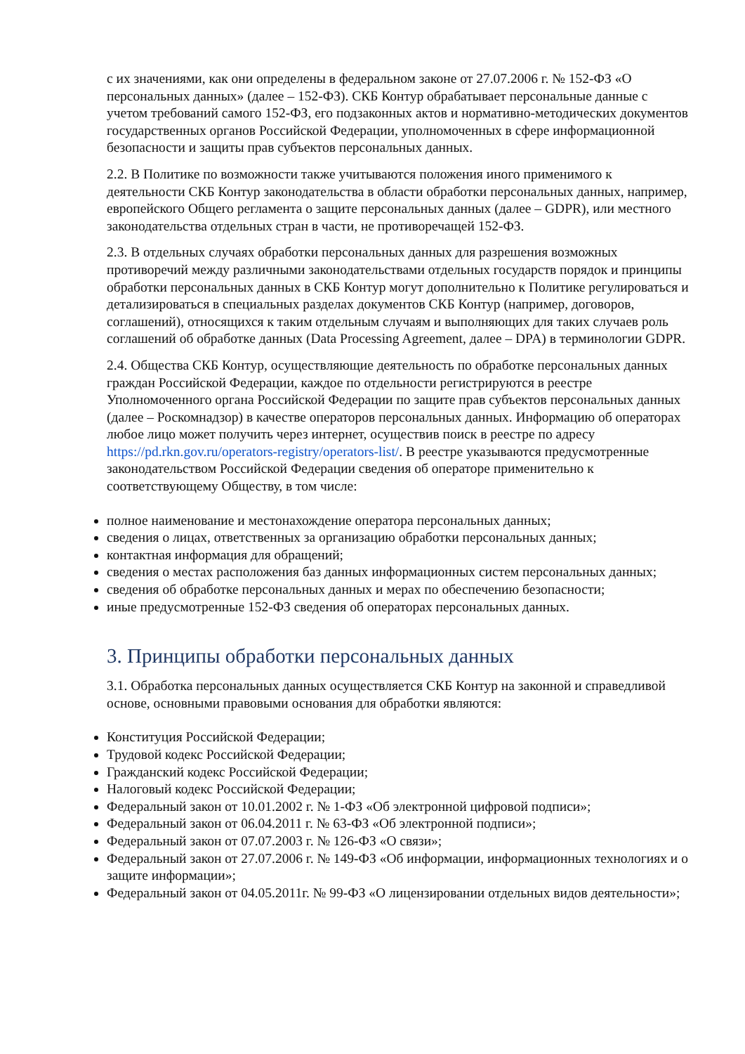с их значениями, как они определены в федеральном законе от 27.07.2006 г. № 152-ФЗ «О персональных данных» (далее – 152-ФЗ). СКБ Контур обрабатывает персональные данные с учетом требований самого 152-ФЗ, его подзаконных актов и нормативно-методических документов государственных органов Российской Федерации, уполномоченных в сфере информационной безопасности и защиты прав субъектов персональных данных.
2.2. В Политике по возможности также учитываются положения иного применимого к деятельности СКБ Контур законодательства в области обработки персональных данных, например, европейского Общего регламента о защите персональных данных (далее – GDPR), или местного законодательства отдельных стран в части, не противоречащей 152-ФЗ.
2.3. В отдельных случаях обработки персональных данных для разрешения возможных противоречий между различными законодательствами отдельных государств порядок и принципы обработки персональных данных в СКБ Контур могут дополнительно к Политике регулироваться и детализироваться в специальных разделах документов СКБ Контур (например, договоров, соглашений), относящихся к таким отдельным случаям и выполняющих для таких случаев роль соглашений об обработке данных (Data Processing Agreement, далее – DPA) в терминологии GDPR.
2.4. Общества СКБ Контур, осуществляющие деятельность по обработке персональных данных граждан Российской Федерации, каждое по отдельности регистрируются в реестре Уполномоченного органа Российской Федерации по защите прав субъектов персональных данных (далее – Роскомнадзор) в качестве операторов персональных данных. Информацию об операторах любое лицо может получить через интернет, осуществив поиск в реестре по адресу https://pd.rkn.gov.ru/operators-registry/operators-list/. В реестре указываются предусмотренные законодательством Российской Федерации сведения об операторе применительно к соответствующему Обществу, в том числе:
полное наименование и местонахождение оператора персональных данных;
сведения о лицах, ответственных за организацию обработки персональных данных;
контактная информация для обращений;
сведения о местах расположения баз данных информационных систем персональных данных;
сведения об обработке персональных данных и мерах по обеспечению безопасности;
иные предусмотренные 152-ФЗ сведения об операторах персональных данных.
3. Принципы обработки персональных данных
3.1. Обработка персональных данных осуществляется СКБ Контур на законной и справедливой основе, основными правовыми основания для обработки являются:
Конституция Российской Федерации;
Трудовой кодекс Российской Федерации;
Гражданский кодекс Российской Федерации;
Налоговый кодекс Российской Федерации;
Федеральный закон от 10.01.2002 г. № 1-ФЗ «Об электронной цифровой подписи»;
Федеральный закон от 06.04.2011 г. № 63-ФЗ «Об электронной подписи»;
Федеральный закон от 07.07.2003 г. № 126-ФЗ «О связи»;
Федеральный закон от 27.07.2006 г. № 149-ФЗ «Об информации, информационных технологиях и о защите информации»;
Федеральный закон от 04.05.2011г. № 99-ФЗ «О лицензировании отдельных видов деятельности»;